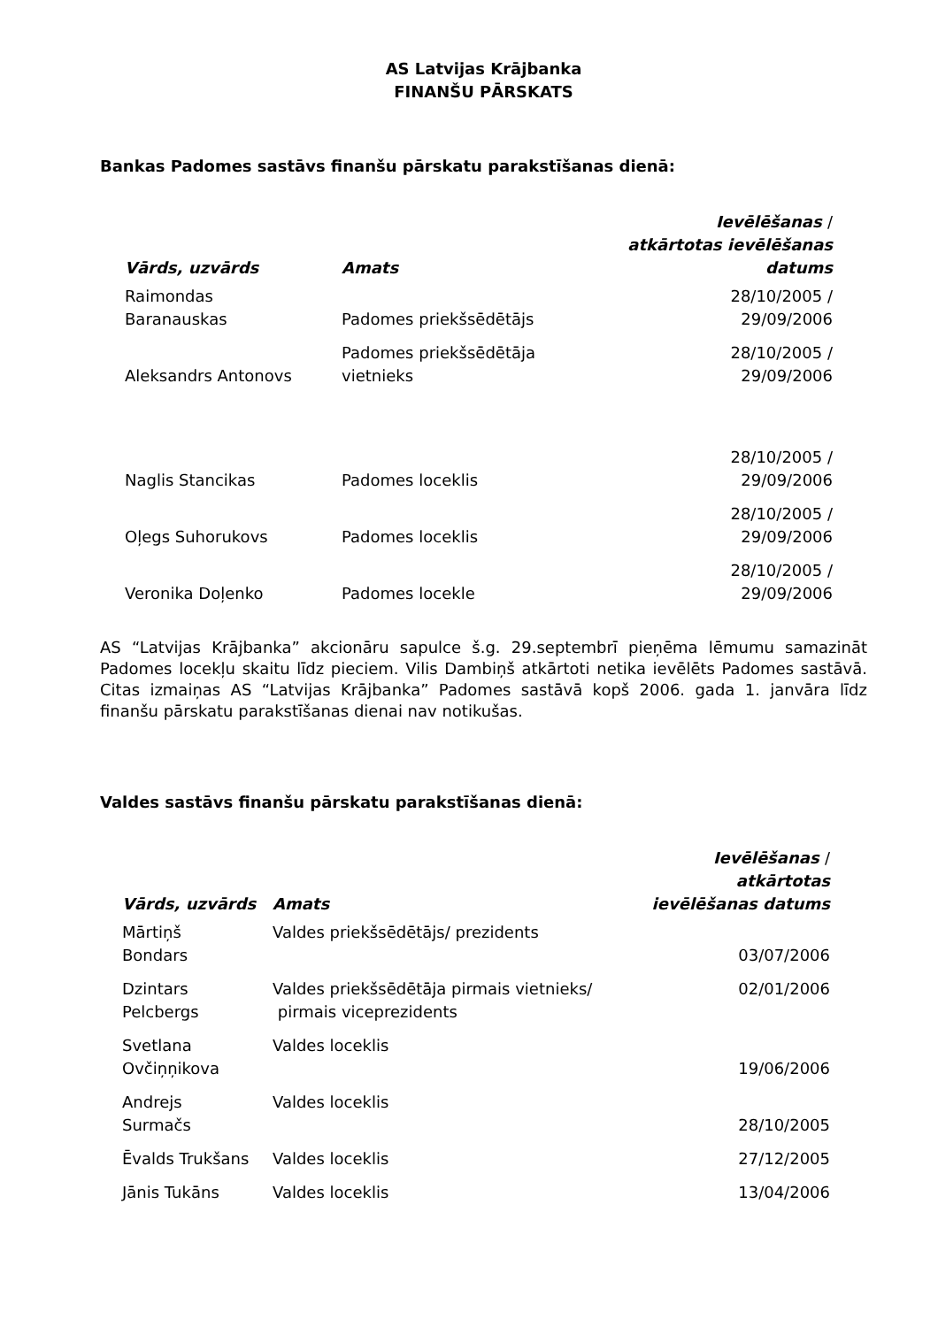AS Latvijas Krājbanka
FINANŠU PĀRSKATS
Bankas Padomes sastāvs finanšu pārskatu parakstīšanas dienā:
| Vārds, uzvārds | Amats | Ievēlēšanas / atkārtotas ievēlēšanas datums |
| --- | --- | --- |
| Raimondas Baranauskas | Padomes priekšsēdētājs | 28/10/2005 / 29/09/2006 |
| Aleksandrs Antonovs | Padomes priekšsēdētāja vietnieks | 28/10/2005 / 29/09/2006 |
| Naglis Stancikas | Padomes loceklis | 28/10/2005 / 29/09/2006 |
| Oļegs Suhorukovs | Padomes loceklis | 28/10/2005 / 29/09/2006 |
| Veronika Doļenko | Padomes locekle | 28/10/2005 / 29/09/2006 |
AS “Latvijas Krājbanka” akcionāru sapulce š.g. 29.septembrī pieņēma lēmumu samazināt Padomes locekļu skaitu līdz pieciem. Vilis Dambiņš atkārtoti netika ievēlēts Padomes sastāvā. Citas izmaiņas AS “Latvijas Krājbanka” Padomes sastāvā kopš 2006. gada 1. janvāra līdz finanšu pārskatu parakstīšanas dienai nav notikušas.
Valdes sastāvs finanšu pārskatu parakstīšanas dienā:
| Vārds, uzvārds | Amats | Ievēlēšanas / atkārtotas ievēlēšanas datums |
| --- | --- | --- |
| Mārtiņš Bondars | Valdes priekšsēdētājs/ prezidents | 03/07/2006 |
| Dzintars Pelcbergs | Valdes priekšsēdētāja pirmais vietnieks/ pirmais viceprezidents | 02/01/2006 |
| Svetlana Ovčiņņikova | Valdes loceklis | 19/06/2006 |
| Andrejs Surmačs | Valdes loceklis | 28/10/2005 |
| Ēvalds Trukšans | Valdes loceklis | 27/12/2005 |
| Jānis Tukāns | Valdes loceklis | 13/04/2006 |